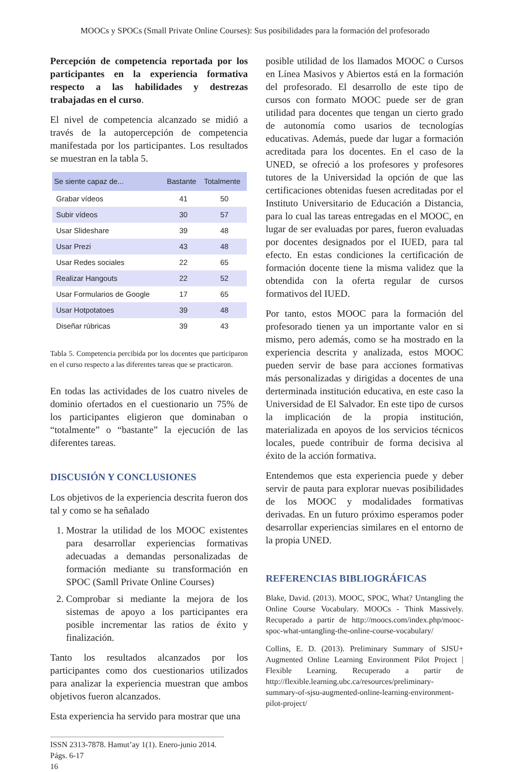MOOCs y SPOCs (Small Private Online Courses): Sus posibilidades para la formación del profesorado
Percepción de competencia reportada por los participantes en la experiencia formativa respecto a las habilidades y destrezas trabajadas en el curso.
El nivel de competencia alcanzado se midió a través de la autopercepción de competencia manifestada por los participantes. Los resultados se muestran en la tabla 5.
| Se siente capaz de... | Bastante | Totalmente |
| --- | --- | --- |
| Grabar vídeos | 41 | 50 |
| Subir vídeos | 30 | 57 |
| Usar Slideshare | 39 | 48 |
| Usar Prezi | 43 | 48 |
| Usar Redes sociales | 22 | 65 |
| Realizar Hangouts | 22 | 52 |
| Usar Formularios de Google | 17 | 65 |
| Usar Hotpotatoes | 39 | 48 |
| Diseñar rúbricas | 39 | 43 |
Tabla 5. Competencia percibida por los docentes que participaron en el curso respecto a las diferentes tareas que se practicaron.
En todas las actividades de los cuatro niveles de dominio ofertados en el cuestionario un 75% de los participantes eligieron que dominaban o “totalmente” o “bastante” la ejecución de las diferentes tareas.
DISCUSIÓN Y CONCLUSIONES
Los objetivos de la experiencia descrita fueron dos tal y como se ha señalado
1. Mostrar la utilidad de los MOOC existentes para desarrollar experiencias formativas adecuadas a demandas personalizadas de formación mediante su transformación en SPOC (Samll Private Online Courses)
2. Comprobar si mediante la mejora de los sistemas de apoyo a los participantes era posible incrementar las ratios de éxito y finalización.
Tanto los resultados alcanzados por los participantes como dos cuestionarios utilizados para analizar la experiencia muestran que ambos objetivos fueron alcanzados.
Esta experiencia ha servido para mostrar que una
posible utilidad de los llamados MOOC o Cursos en Línea Masivos y Abiertos está en la formación del profesorado. El desarrollo de este tipo de cursos con formato MOOC puede ser de gran utilidad para docentes que tengan un cierto grado de autonomía como usarios de tecnologías educativas. Además, puede dar lugar a formación acreditada para los docentes. En el caso de la UNED, se ofreció a los profesores y profesores tutores de la Universidad la opción de que las certificaciones obtenidas fuesen acreditadas por el Instituto Universitario de Educación a Distancia, para lo cual las tareas entregadas en el MOOC, en lugar de ser evaluadas por pares, fueron evaluadas por docentes designados por el IUED, para tal efecto. En estas condiciones la certificación de formación docente tiene la misma validez que la obtendida con la oferta regular de cursos formativos del IUED.
Por tanto, estos MOOC para la formación del profesorado tienen ya un importante valor en si mismo, pero además, como se ha mostrado en la experiencia descrita y analizada, estos MOOC pueden servir de base para acciones formativas más personalizadas y dirigidas a docentes de una derterminada institución educativa, en este caso la Universidad de El Salvador. En este tipo de cursos la implicación de la propia institución, materializada en apoyos de los servicios técnicos locales, puede contribuir de forma decisiva al éxito de la acción formativa.
Entendemos que esta experiencia puede y deber servir de pauta para explorar nuevas posibilidades de los MOOC y modalidades formativas derivadas. En un futuro próximo esperamos poder desarrollar experiencias similares en el entorno de la propia UNED.
REFERENCIAS BIBLIOGRÁFICAS
Blake, David. (2013). MOOC, SPOC, What? Untangling the Online Course Vocabulary. MOOCs - Think Massively. Recuperado a partir de http://moocs.com/index.php/mooc-spoc-what-untangling-the-online-course-vocabulary/
Collins, E. D. (2013). Preliminary Summary of SJSU+ Augmented Online Learning Environment Pilot Project | Flexible Learning. Recuperado a partir de http://flexible.learning.ubc.ca/resources/preliminary-summary-of-sjsu-augmented-online-learning-environment-pilot-project/
ISSN 2313-7878. Hamut’ay 1(1). Enero-junio 2014. Págs. 6-17
16